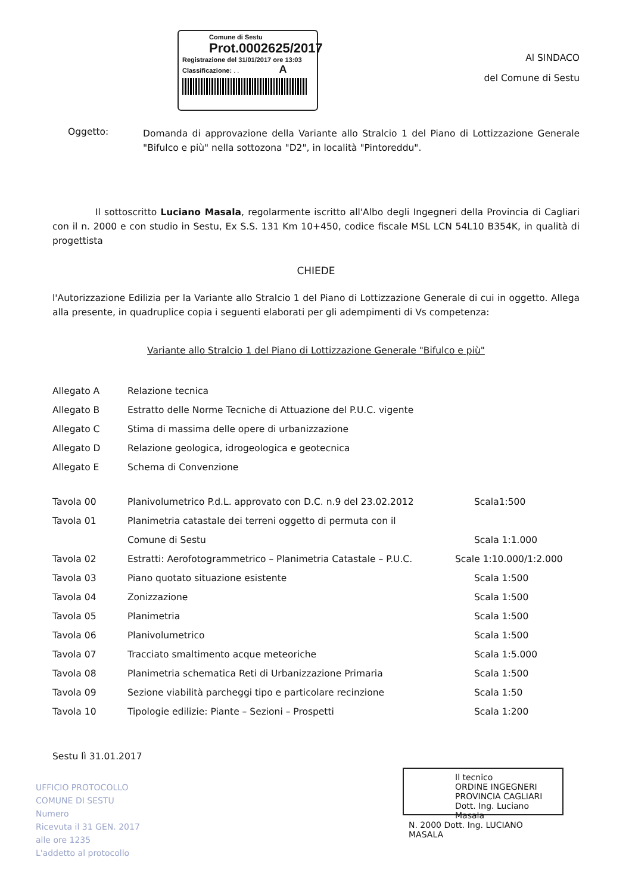Comune di Sestu
Prot.0002625/2017
Registrazione del 31/01/2017 ore 13:03
Classificazione: . . A
Al SINDACO
del Comune di Sestu
Oggetto:
Domanda di approvazione della Variante allo Stralcio 1 del Piano di Lottizzazione Generale "Bifulco e più" nella sottozona "D2", in località "Pintoreddu".
Il sottoscritto Luciano Masala, regolarmente iscritto all'Albo degli Ingegneri della Provincia di Cagliari con il n. 2000 e con studio in Sestu, Ex S.S. 131 Km 10+450, codice fiscale MSL LCN 54L10 B354K, in qualità di progettista
CHIEDE
l'Autorizzazione Edilizia per la Variante allo Stralcio 1 del Piano di Lottizzazione Generale di cui in oggetto. Allega alla presente, in quadruplice copia i seguenti elaborati per gli adempimenti di Vs competenza:
Variante allo Stralcio 1 del Piano di Lottizzazione Generale "Bifulco e più"
| Allegato A | Relazione tecnica |
| Allegato B | Estratto delle Norme Tecniche di Attuazione del P.U.C. vigente |
| Allegato C | Stima di massima delle opere di urbanizzazione |
| Allegato D | Relazione geologica, idrogeologica e geotecnica |
| Allegato E | Schema di Convenzione |
| Tavola 00 | Planivolumetrico P.d.L. approvato con D.C. n.9 del 23.02.2012 | Scala1:500 |
| Tavola 01 | Planimetria catastale dei terreni oggetto di permuta con il | |
| | Comune di Sestu | Scala 1:1.000 |
| Tavola 02 | Estratti: Aerofotogrammetrico – Planimetria Catastale – P.U.C. | Scale 1:10.000/1:2.000 |
| Tavola 03 | Piano quotato situazione esistente | Scala 1:500 |
| Tavola 04 | Zonizzazione | Scala 1:500 |
| Tavola 05 | Planimetria | Scala 1:500 |
| Tavola 06 | Planivolumetrico | Scala 1:500 |
| Tavola 07 | Tracciato smaltimento acque meteoriche | Scala 1:5.000 |
| Tavola 08 | Planimetria schematica Reti di Urbanizzazione Primaria | Scala 1:500 |
| Tavola 09 | Sezione viabilità parcheggi tipo e particolare recinzione | Scala 1:50 |
| Tavola 10 | Tipologie edilizie: Piante – Sezioni – Prospetti | Scala 1:200 |
Sestu lì 31.01.2017
Il tecnico
ORDINE INGEGNERI
PROVINCIA CAGLIARI
Dott. Ing. Luciano Masala
N. 2000 Dott. Ing. LUCIANO MASALA
UFFICIO PROTOCOLLO
COMUNE DI SESTU
Numero
Ricevuta il 31 GEN. 2017
alle ore 1235
L'addetto al protocollo